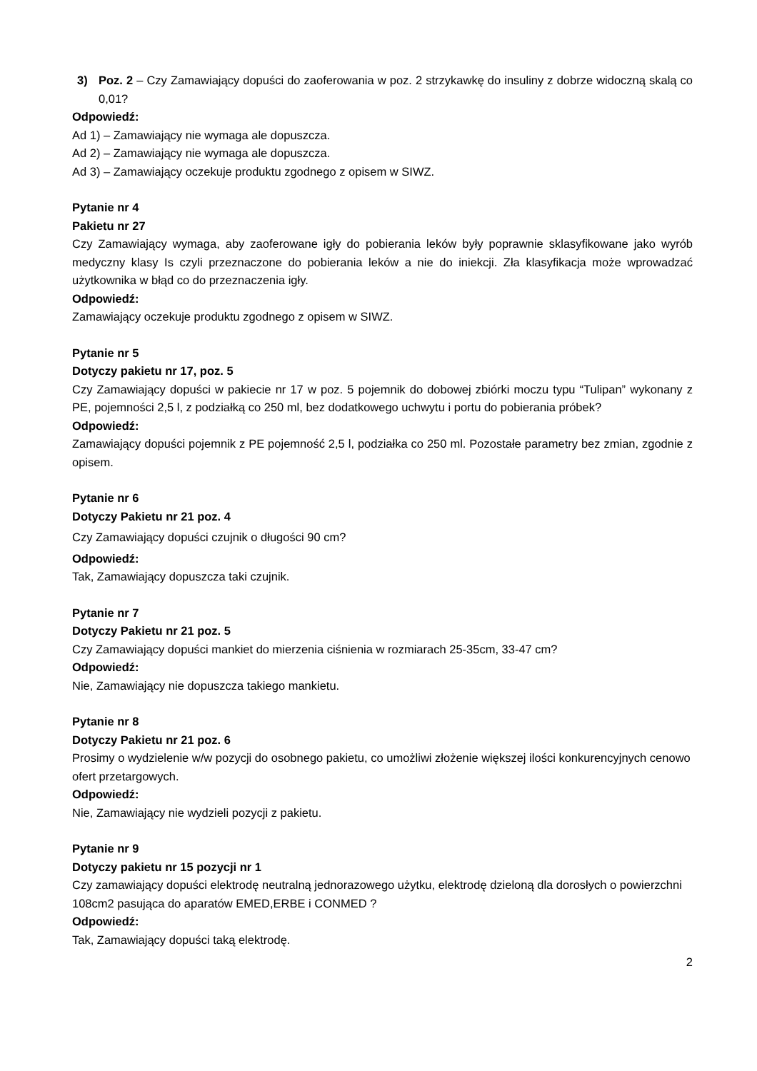3) Poz. 2 – Czy Zamawiający dopuści do zaoferowania w poz. 2 strzykawkę do insuliny z dobrze widoczną skalą co 0,01?
Odpowiedź:
Ad 1) – Zamawiający nie wymaga ale dopuszcza.
Ad 2) – Zamawiający nie wymaga ale dopuszcza.
Ad 3) – Zamawiający oczekuje produktu zgodnego z opisem w SIWZ.
Pytanie nr 4
Pakietu nr 27
Czy Zamawiający wymaga, aby zaoferowane igły do pobierania leków były poprawnie sklasyfikowane jako wyrób medyczny klasy Is czyli przeznaczone do pobierania leków a nie do iniekcji. Zła klasyfikacja może wprowadzać użytkownika w błąd co do przeznaczenia igły.
Odpowiedź:
Zamawiający oczekuje produktu zgodnego z opisem w SIWZ.
Pytanie nr 5
Dotyczy pakietu nr 17, poz. 5
Czy Zamawiający dopuści w pakiecie nr 17 w poz. 5 pojemnik do dobowej zbiórki moczu typu “Tulipan” wykonany z PE, pojemności 2,5 l, z podziałką co 250 ml, bez dodatkowego uchwytu i portu do pobierania próbek?
Odpowiedź:
Zamawiający dopuści pojemnik z PE pojemność 2,5 l, podziałka co 250 ml. Pozostałe parametry bez zmian, zgodnie z opisem.
Pytanie nr 6
Dotyczy Pakietu nr 21 poz. 4
Czy Zamawiający dopuści czujnik o długości 90 cm?
Odpowiedź:
Tak, Zamawiający dopuszcza taki czujnik.
Pytanie nr 7
Dotyczy Pakietu nr 21 poz. 5
Czy Zamawiający dopuści mankiet do mierzenia ciśnienia w rozmiarach 25-35cm, 33-47 cm?
Odpowiedź:
Nie, Zamawiający nie dopuszcza takiego mankietu.
Pytanie nr 8
Dotyczy Pakietu nr 21 poz. 6
Prosimy o wydzielenie w/w pozycji do osobnego pakietu, co umożliwi złożenie większej ilości konkurencyjnych cenowo ofert przetargowych.
Odpowiedź:
Nie, Zamawiający nie wydzieli pozycji z pakietu.
Pytanie nr 9
Dotyczy pakietu nr 15 pozycji nr 1
Czy zamawiający dopuści elektrodę neutralną jednorazowego użytku, elektrodę dzieloną dla dorosłych o powierzchni 108cm2 pasująca do aparatów EMED,ERBE i CONMED ?
Odpowiedź:
Tak, Zamawiający dopuści taką elektrodę.
2